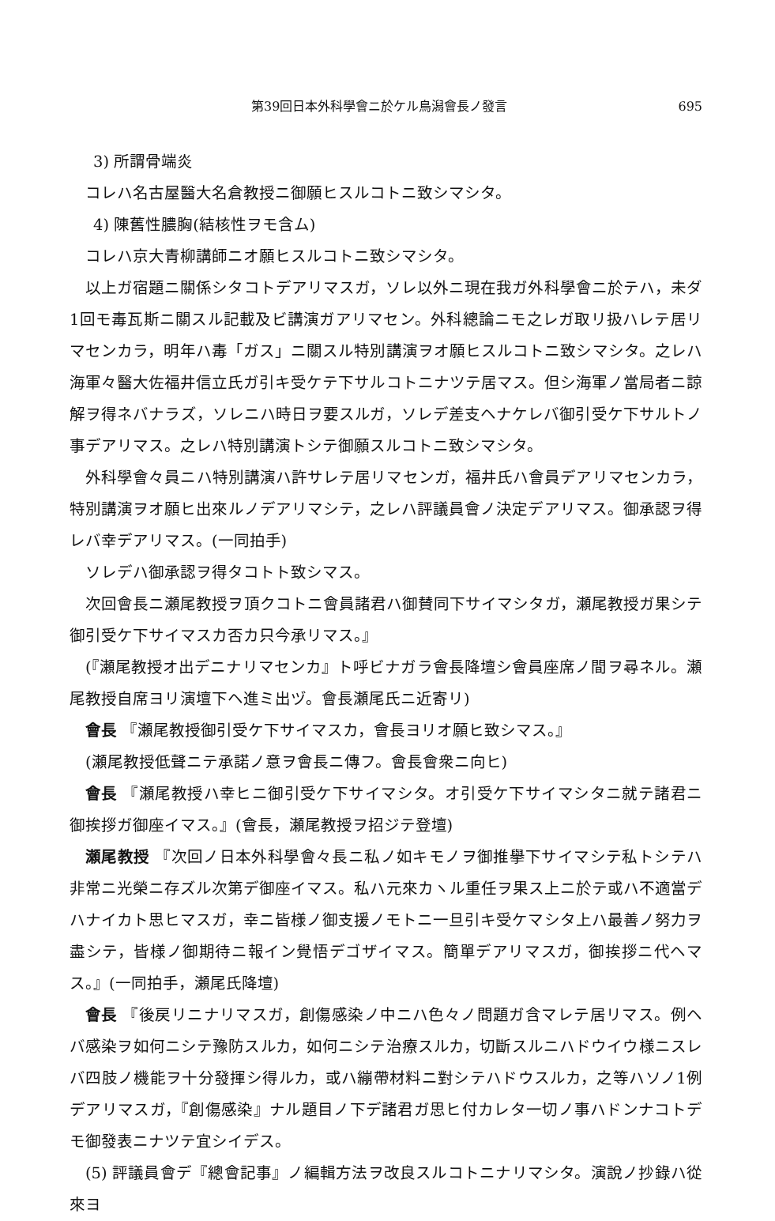第39回日本外科學會ニ於ケル鳥潟會長ノ發言 695
3) 所謂骨端炎
コレハ名古屋醫大名倉教授ニ御願ヒスルコトニ致シマシタ。
4) 陳舊性膿胸(結核性ヲモ含ム)
コレハ京大青柳講師ニオ願ヒスルコトニ致シマシタ。
以上ガ宿題ニ關係シタコトデアリマスガ，ソレ以外ニ現在我ガ外科學會ニ於テハ，未ダ1回モ毒瓦斯ニ關スル記載及ビ講演ガアリマセン。外科總論ニモ之レガ取リ扱ハレテ居リマセンカラ，明年ハ毒「ガス」ニ關スル特別講演ヲオ願ヒスルコトニ致シマシタ。之レハ海軍々醫大佐福井信立氏ガ引キ受ケテ下サルコトニナツテ居マス。但シ海軍ノ當局者ニ諒解ヲ得ネバナラズ，ソレニハ時日ヲ要スルガ，ソレデ差支ヘナケレバ御引受ケ下サルトノ事デアリマス。之レハ特別講演トシテ御願スルコトニ致シマシタ。
外科學會々員ニハ特別講演ハ許サレテ居リマセンガ，福井氏ハ會員デアリマセンカラ，特別講演ヲオ願ヒ出來ルノデアリマシテ，之レハ評議員會ノ決定デアリマス。御承認ヲ得レバ幸デアリマス。(一同拍手)
ソレデハ御承認ヲ得タコトト致シマス。
次回會長ニ瀬尾教授ヲ頂クコトニ會員諸君ハ御賛同下サイマシタガ，瀬尾教授ガ果シテ御引受ケ下サイマスカ否カ只今承リマス。』
(『瀬尾教授オ出デニナリマセンカ』ト呼ビナガラ會長降壇シ會員座席ノ間ヲ尋ネル。瀬尾教授自席ヨリ演壇下ヘ進ミ出ヅ。會長瀬尾氏ニ近寄リ)
會長 『瀬尾教授御引受ケ下サイマスカ，會長ヨリオ願ヒ致シマス。』
(瀬尾教授低聲ニテ承諾ノ意ヲ會長ニ傳フ。會長會衆ニ向ヒ)
會長 『瀬尾教授ハ幸ヒニ御引受ケ下サイマシタ。オ引受ケ下サイマシタニ就テ諸君ニ御挨拶ガ御座イマス。』(會長，瀬尾教授ヲ招ジテ登壇)
瀬尾教授 『次回ノ日本外科學會々長ニ私ノ如キモノヲ御推擧下サイマシテ私トシテハ非常ニ光榮ニ存ズル次第デ御座イマス。私ハ元來カヽル重任ヲ果ス上ニ於テ或ハ不適當デハナイカト思ヒマスガ，幸ニ皆様ノ御支援ノモトニ一旦引キ受ケマシタ上ハ最善ノ努力ヲ盡シテ，皆様ノ御期待ニ報イン覺悟デゴザイマス。簡單デアリマスガ，御挨拶ニ代ヘマス。』(一同拍手，瀬尾氏降壇)
會長 『後戻リニナリマスガ，創傷感染ノ中ニハ色々ノ問題ガ含マレテ居リマス。例ヘバ感染ヲ如何ニシテ豫防スルカ，如何ニシテ治療スルカ，切斷スルニハドウイウ様ニスレバ四肢ノ機能ヲ十分發揮シ得ルカ，或ハ繃帶材料ニ對シテハドウスルカ，之等ハソノ1例デアリマスガ，『創傷感染』ナル題目ノ下デ諸君ガ思ヒ付カレタ一切ノ事ハドンナコトデモ御發表ニナツテ宜シイデス。
(5) 評議員會デ『總會記事』ノ編輯方法ヲ改良スルコトニナリマシタ。演說ノ抄錄ハ從來ヨ